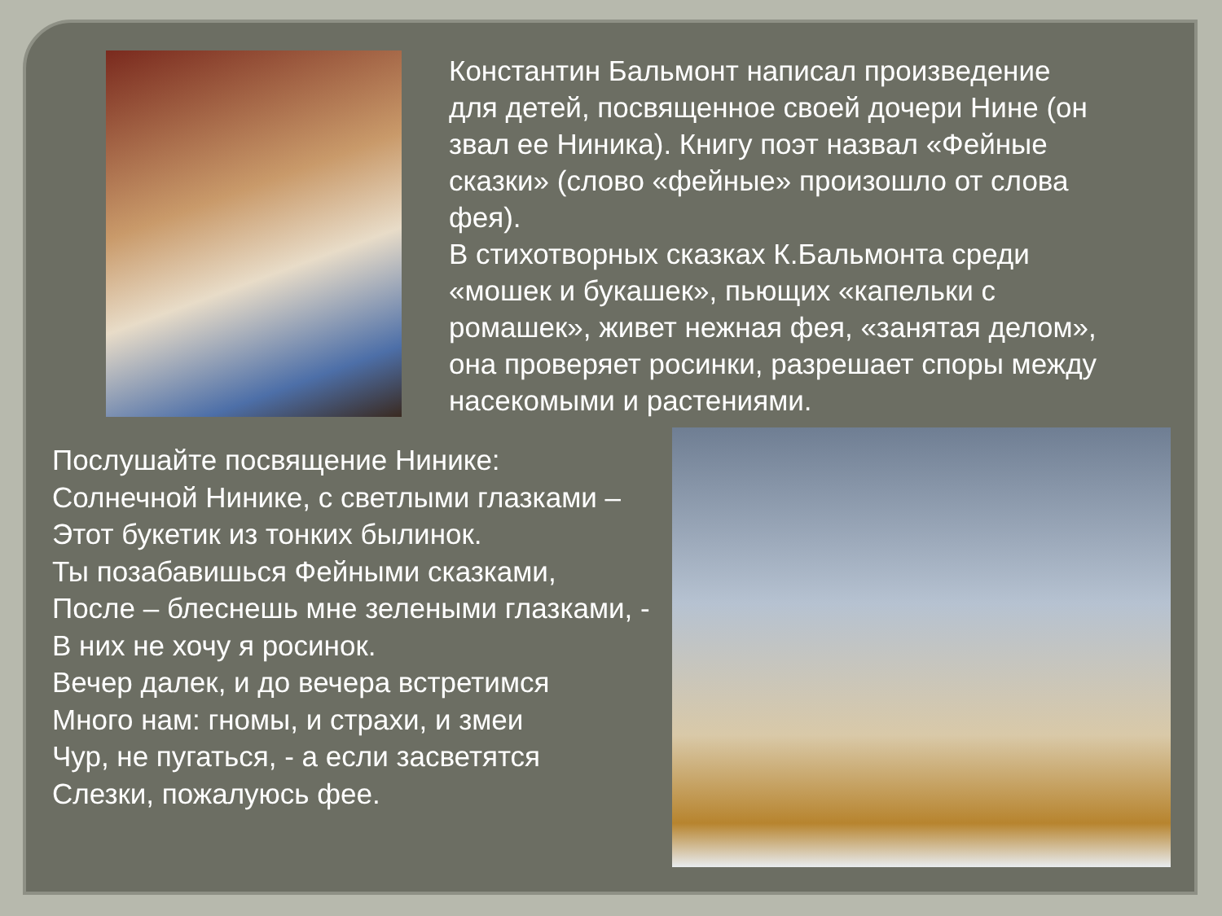Константин Бальмонт написал произведение для детей, посвященное своей дочери Нине (он звал ее Ниника). Книгу поэт назвал «Фейные сказки» (слово «фейные» произошло от слова фея).
В стихотворных сказках К.Бальмонта среди «мошек и букашек», пьющих «капельки с ромашек», живет нежная фея, «занятая делом», она проверяет росинки, разрешает споры между насекомыми и растениями.
Послушайте посвящение Нинике:
Солнечной Нинике, с светлыми глазками –
Этот букетик из тонких былинок.
Ты позабавишься Фейными сказками,
После – блеснешь мне зелеными глазками, -
В них не хочу я росинок.
Вечер далек, и до вечера встретимся
Много нам: гномы, и страхи, и змеи
Чур, не пугаться, - а если засветятся
Слезки, пожалуюсь фее.